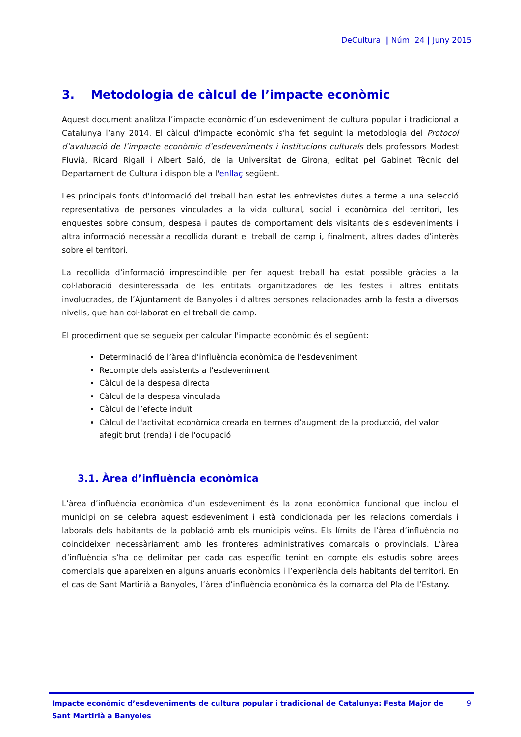DeCultura | Núm. 24 | Juny 2015
3. Metodologia de càlcul de l’impacte econòmic
Aquest document analitza l’impacte econòmic d’un esdeveniment de cultura popular i tradicional a Catalunya l’any 2014. El càlcul d'impacte econòmic s'ha fet seguint la metodologia del Protocol d’avaluació de l’impacte econòmic d’esdeveniments i institucions culturals dels professors Modest Fluvià, Ricard Rigall i Albert Saló, de la Universitat de Girona, editat pel Gabinet Tècnic del Departament de Cultura i disponible a l'enllaç següent.
Les principals fonts d’informació del treball han estat les entrevistes dutes a terme a una selecció representativa de persones vinculades a la vida cultural, social i econòmica del territori, les enquestes sobre consum, despesa i pautes de comportament dels visitants dels esdeveniments i altra informació necessària recollida durant el treball de camp i, finalment, altres dades d’interès sobre el territori.
La recollida d’informació imprescindible per fer aquest treball ha estat possible gràcies a la col·laboració desinteressada de les entitats organitzadores de les festes i altres entitats involucrades, de l’Ajuntament de Banyoles i d'altres persones relacionades amb la festa a diversos nivells, que han col·laborat en el treball de camp.
El procediment que se segueix per calcular l'impacte econòmic és el següent:
Determinació de l’àrea d’influència econòmica de l'esdeveniment
Recompte dels assistents a l'esdeveniment
Càlcul de la despesa directa
Càlcul de la despesa vinculada
Càlcul de l’efecte induït
Càlcul de l'activitat econòmica creada en termes d’augment de la producció, del valor afegit brut (renda) i de l'ocupació
3.1. Àrea d’influència econòmica
L’àrea d’influència econòmica d’un esdeveniment és la zona econòmica funcional que inclou el municipi on se celebra aquest esdeveniment i està condicionada per les relacions comercials i laborals dels habitants de la població amb els municipis veïns. Els límits de l’àrea d’influència no coincideixen necessàriament amb les fronteres administratives comarcals o provincials. L’àrea d’influència s’ha de delimitar per cada cas específic tenint en compte els estudis sobre àrees comercials que apareixen en alguns anuaris econòmics i l’experiència dels habitants del territori. En el cas de Sant Martirià a Banyoles, l’àrea d’influència econòmica és la comarca del Pla de l’Estany.
Impacte econòmic d’esdeveniments de cultura popular i tradicional de Catalunya: Festa Major de Sant Martirià a Banyoles
9